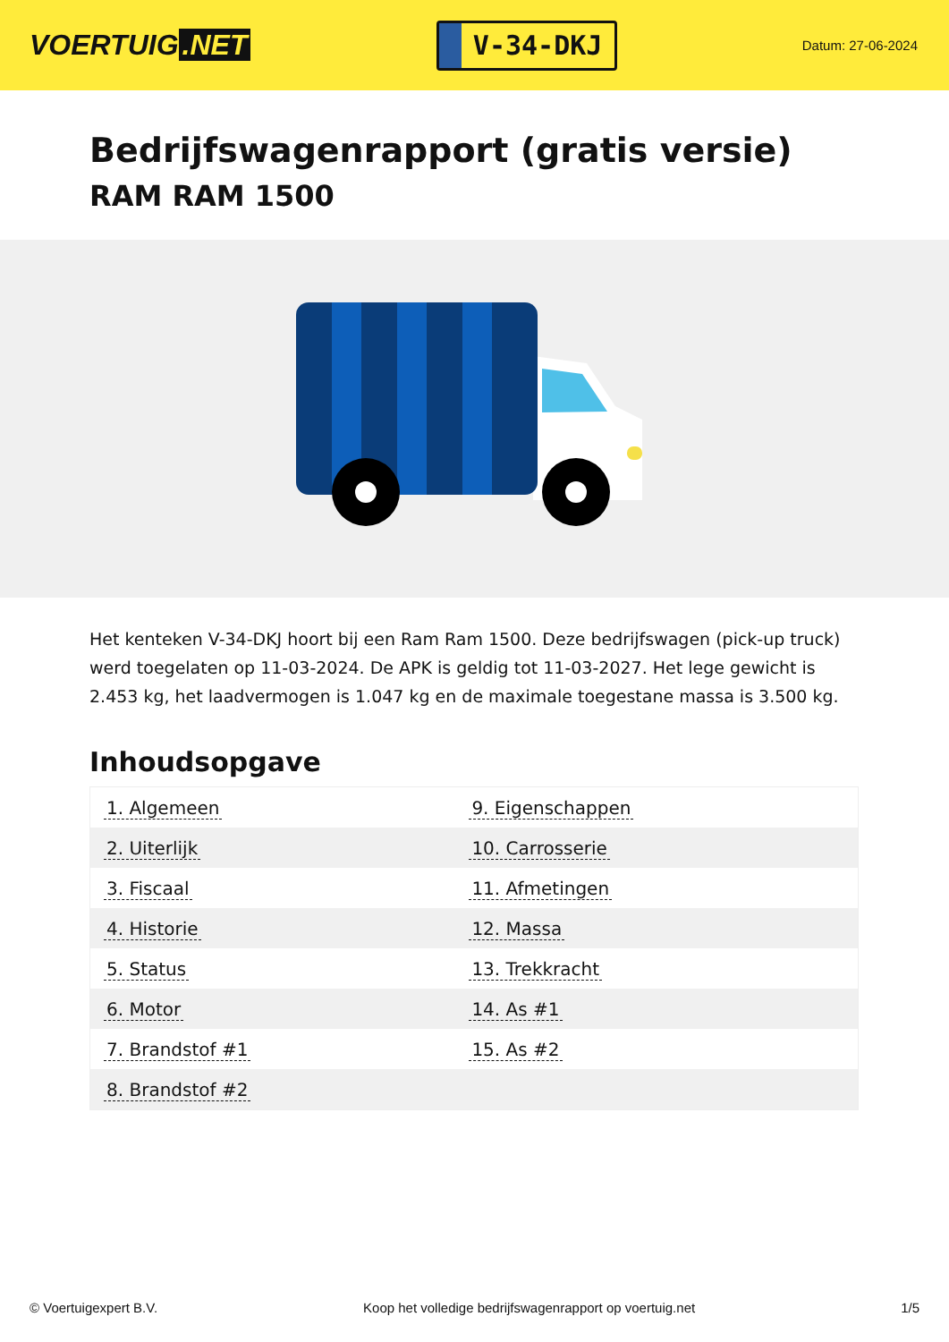VOERTUIG.NET
V-34-DKJ
Datum: 27-06-2024
Bedrijfswagenrapport (gratis versie)
RAM RAM 1500
Het kenteken V-34-DKJ hoort bij een Ram Ram 1500. Deze bedrijfswagen (pick-up truck) werd toegelaten op 11-03-2024. De APK is geldig tot 11-03-2027. Het lege gewicht is 2.453 kg, het laadvermogen is 1.047 kg en de maximale toegestane massa is 3.500 kg.
Inhoudsopgave
| 1. Algemeen | 9. Eigenschappen |
| 2. Uiterlijk | 10. Carrosserie |
| 3. Fiscaal | 11. Afmetingen |
| 4. Historie | 12. Massa |
| 5. Status | 13. Trekkracht |
| 6. Motor | 14. As #1 |
| 7. Brandstof #1 | 15. As #2 |
| 8. Brandstof #2 | |
© Voertuigexpert B.V. Koop het volledige bedrijfswagenrapport op voertuig.net 1/5